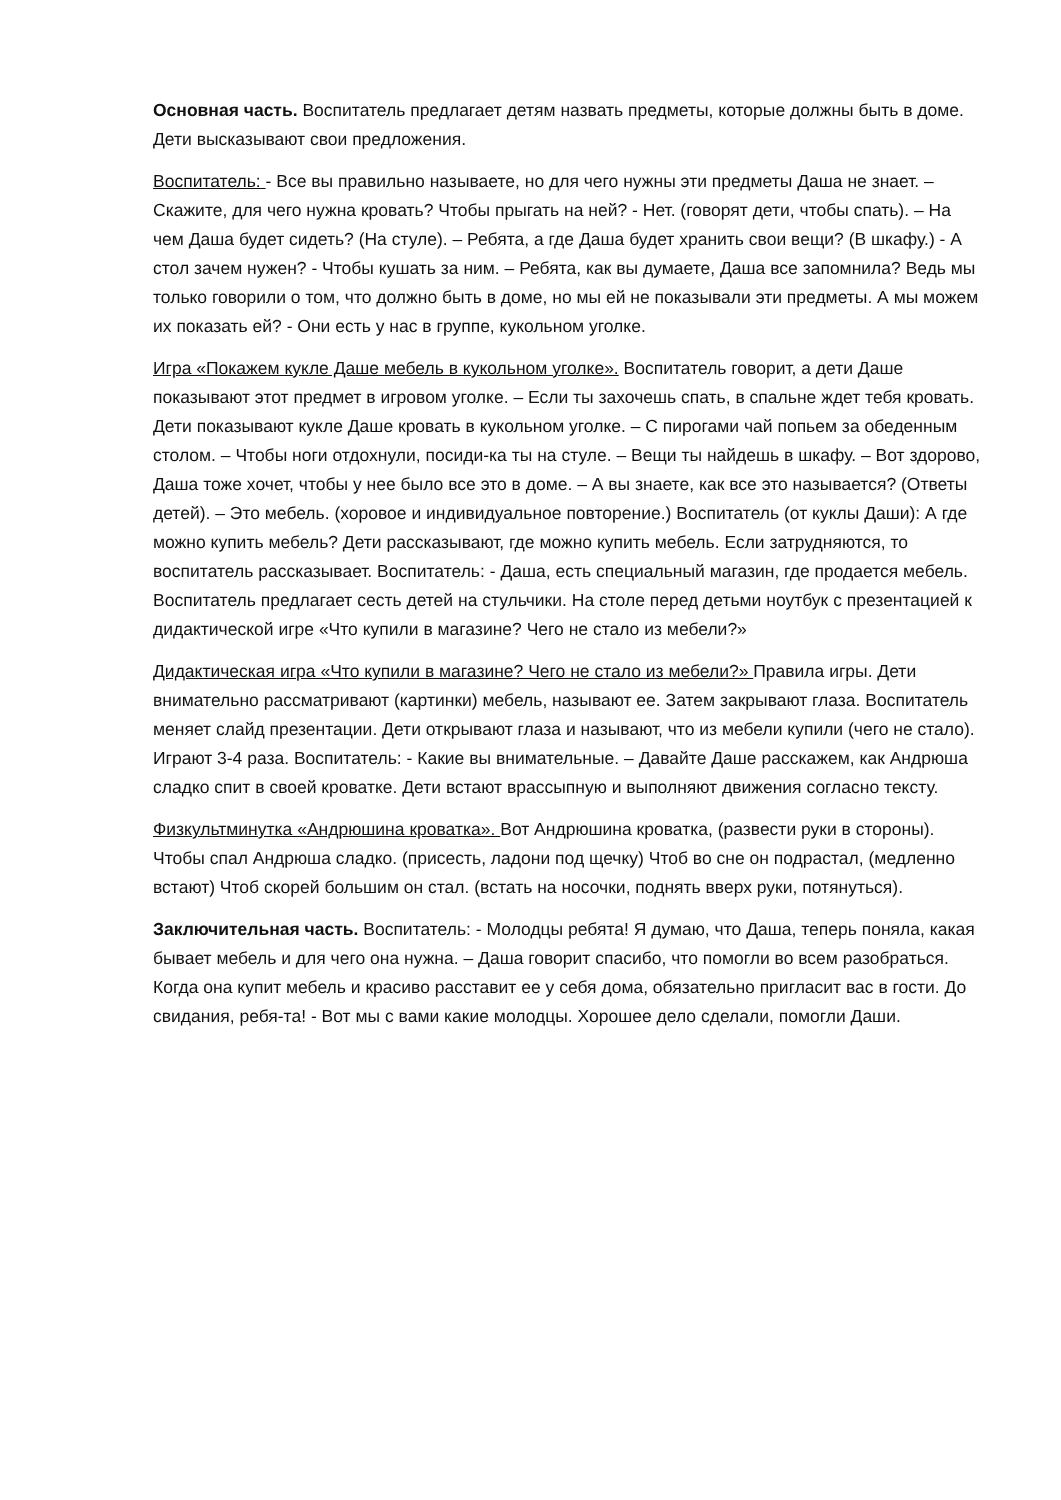Основная часть. Воспитатель предлагает детям назвать предметы, которые должны быть в доме. Дети высказывают свои предложения.
Воспитатель: - Все вы правильно называете, но для чего нужны эти предметы Даша не знает. – Скажите, для чего нужна кровать? Чтобы прыгать на ней? - Нет. (говорят дети, чтобы спать). – На чем Даша будет сидеть? (На стуле). – Ребята, а где Даша будет хранить свои вещи? (В шкафу.) - А стол зачем нужен? - Чтобы кушать за ним. – Ребята, как вы думаете, Даша все запомнила? Ведь мы только говорили о том, что должно быть в доме, но мы ей не показывали эти предметы. А мы можем их показать ей? - Они есть у нас в группе, кукольном уголке.
Игра «Покажем кукле Даше мебель в кукольном уголке». Воспитатель говорит, а дети Даше показывают этот предмет в игровом уголке. – Если ты захочешь спать, в спальне ждет тебя кровать. Дети показывают кукле Даше кровать в кукольном уголке. – С пирогами чай попьем за обеденным столом. – Чтобы ноги отдохнули, посиди-ка ты на стуле. – Вещи ты найдешь в шкафу. – Вот здорово, Даша тоже хочет, чтобы у нее было все это в доме. – А вы знаете, как все это называется? (Ответы детей). – Это мебель. (хоровое и индивидуальное повторение.) Воспитатель (от куклы Даши): А где можно купить мебель? Дети рассказывают, где можно купить мебель. Если затрудняются, то воспитатель рассказывает. Воспитатель: - Даша, есть специальный магазин, где продается мебель. Воспитатель предлагает сесть детей на стульчики. На столе перед детьми ноутбук с презентацией к дидактической игре «Что купили в магазине? Чего не стало из мебели?»
Дидактическая игра «Что купили в магазине? Чего не стало из мебели?» Правила игры. Дети внимательно рассматривают (картинки) мебель, называют ее. Затем закрывают глаза. Воспитатель меняет слайд презентации. Дети открывают глаза и называют, что из мебели купили (чего не стало). Играют 3-4 раза. Воспитатель: - Какие вы внимательные. – Давайте Даше расскажем, как Андрюша сладко спит в своей кроватке. Дети встают врассыпную и выполняют движения согласно тексту.
Физкультминутка «Андрюшина кроватка». Вот Андрюшина кроватка, (развести руки в стороны). Чтобы спал Андрюша сладко. (присесть, ладони под щечку) Чтоб во сне он подрастал, (медленно встают) Чтоб скорей большим он стал. (встать на носочки, поднять вверх руки, потянуться).
Заключительная часть. Воспитатель: - Молодцы ребята! Я думаю, что Даша, теперь поняла, какая бывает мебель и для чего она нужна. – Даша говорит спасибо, что помогли во всем разобраться. Когда она купит мебель и красиво расставит ее у себя дома, обязательно пригласит вас в гости. До свидания, ребя-та! - Вот мы с вами какие молодцы. Хорошее дело сделали, помогли Даши.